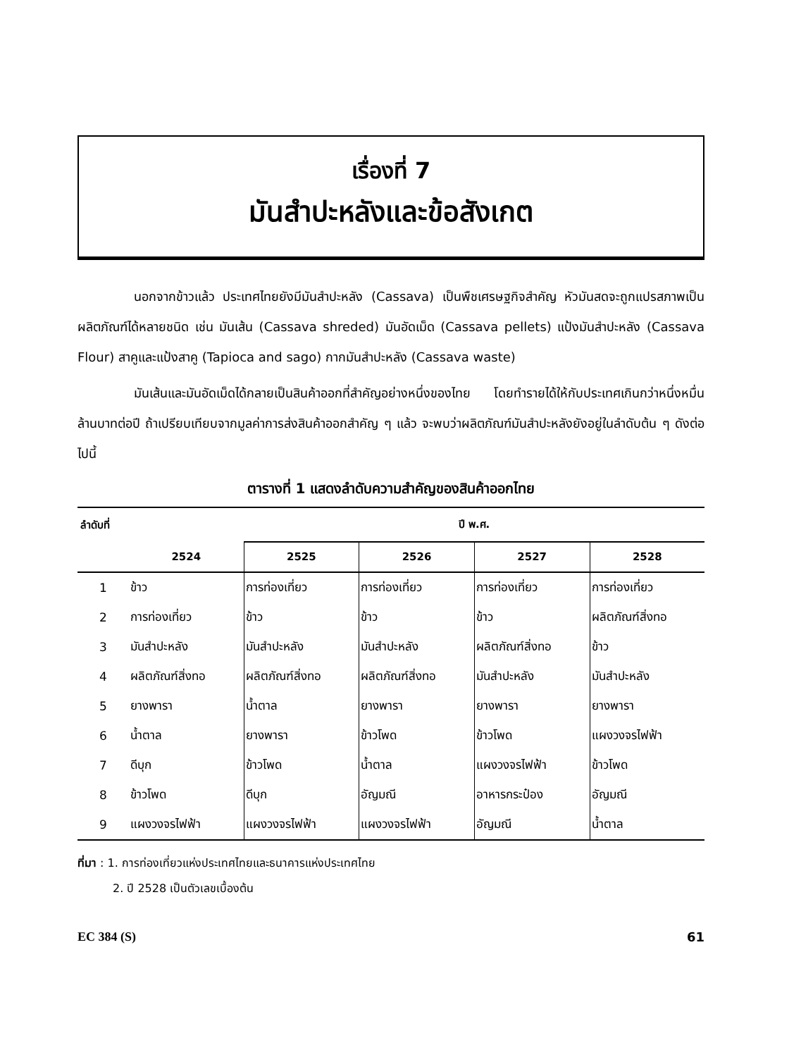เรื่องที่ 7
มันสำปะหลังและข้อสังเกต
นอกจากข้าวแล้ว ประเทศไทยยังมีมันสำปะหลัง (Cassava) เป็นพืชเศรษฐกิจสำคัญ หัวมันสดจะถูกแปรสภาพเป็นผลิตภัณฑ์ได้หลายชนิด เช่น มันเส้น (Cassava shreded) มันอัดเม็ด (Cassava pellets) แป้งมันสำปะหลัง (Cassava Flour) สาคูและแป้งสาคู (Tapioca and sago) กากมันสำปะหลัง (Cassava waste)
มันเส้นและมันอัดเม็ดได้กลายเป็นสินค้าออกที่สำคัญอย่างหนึ่งของไทย โดยทำรายได้ให้กับประเทศเกินกว่าหนึ่งหมื่นล้านบาทต่อปี ถ้าเปรียบเทียบจากมูลค่าการส่งสินค้าออกสำคัญ ๆ แล้ว จะพบว่าผลิตภัณฑ์มันสำปะหลังยังอยู่ในลำดับต้น ๆ ดังต่อไปนี้
ตารางที่ 1 แสดงลำดับความสำคัญของสินค้าออกไทย
| ลำดับที่ | | ปี พ.ศ. | | | |
| --- | --- | --- | --- | --- | --- |
| | 2524 | 2525 | 2526 | 2527 | 2528 |
| 1 | ข้าว | การท่องเที่ยว | การท่องเที่ยว | การท่องเที่ยว | การท่องเที่ยว |
| 2 | การท่องเที่ยว | ข้าว | ข้าว | ข้าว | ผลิตภัณฑ์สิ่งทอ |
| 3 | มันสำปะหลัง | มันสำปะหลัง | มันสำปะหลัง | ผลิตภัณฑ์สิ่งทอ | ข้าว |
| 4 | ผลิตภัณฑ์สิ่งทอ | ผลิตภัณฑ์สิ่งทอ | ผลิตภัณฑ์สิ่งทอ | มันสำปะหลัง | มันสำปะหลัง |
| 5 | ยางพารา | น้ำตาล | ยางพารา | ยางพารา | ยางพารา |
| 6 | น้ำตาล | ยางพารา | ข้าวโพด | ข้าวโพด | แผงวงจรไฟฟ้า |
| 7 | ดีบุก | ข้าวโพด | น้ำตาล | แผงวงจรไฟฟ้า | ข้าวโพด |
| 8 | ข้าวโพด | ดีบุก | อัญมณี | อาหารกระป๋อง | อัญมณี |
| 9 | แผงวงจรไฟฟ้า | แผงวงจรไฟฟ้า | แผงวงจรไฟฟ้า | อัญมณี | น้ำตาล |
ที่มา : 1. การท่องเที่ยวแห่งประเทศไทยและธนาคารแห่งประเทศไทย
2. ปี 2528 เป็นตัวเลขเบื้องต้น
EC 384 (S) 61